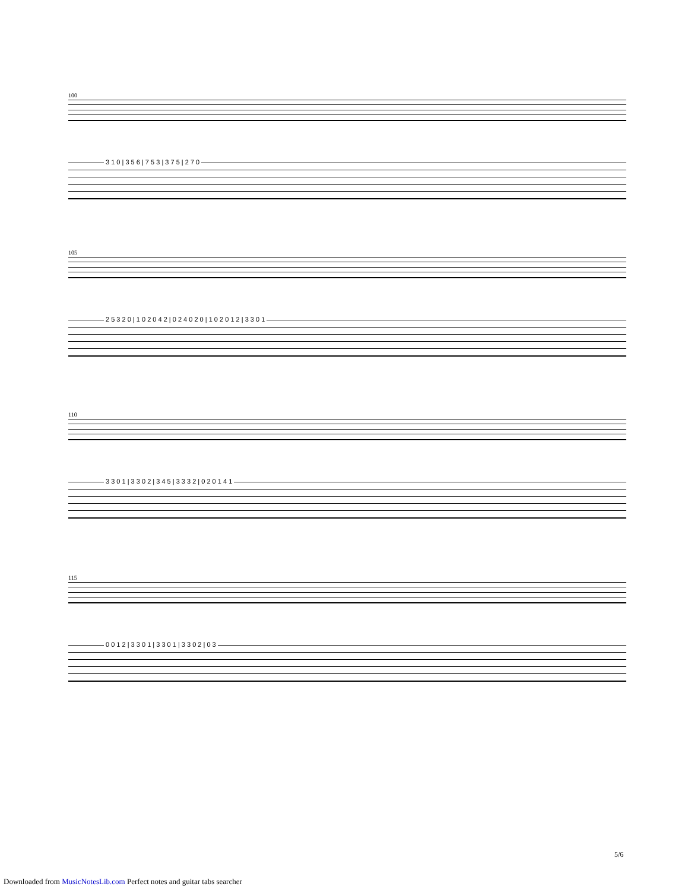100
3 1 0 | 3 5 6 | 7 5 3 | 3 7 5 | 2 7 0
105
2 5 3 2 0 | 1 0 2 0 4 2 | 0 2 4 0 2 0 | 1 0 2 0 1 2 | 3 3 0 1
110
3 3 0 1 | 3 3 0 2 | 3 4 5 | 3 3 3 2 | 0 2 0 1 4 1
115
0 0 1 2 | 3 3 0 1 | 3 3 0 1 | 3 3 0 2 | 0 3
5/6
Downloaded from MusicNotesLib.com Perfect notes and guitar tabs searcher